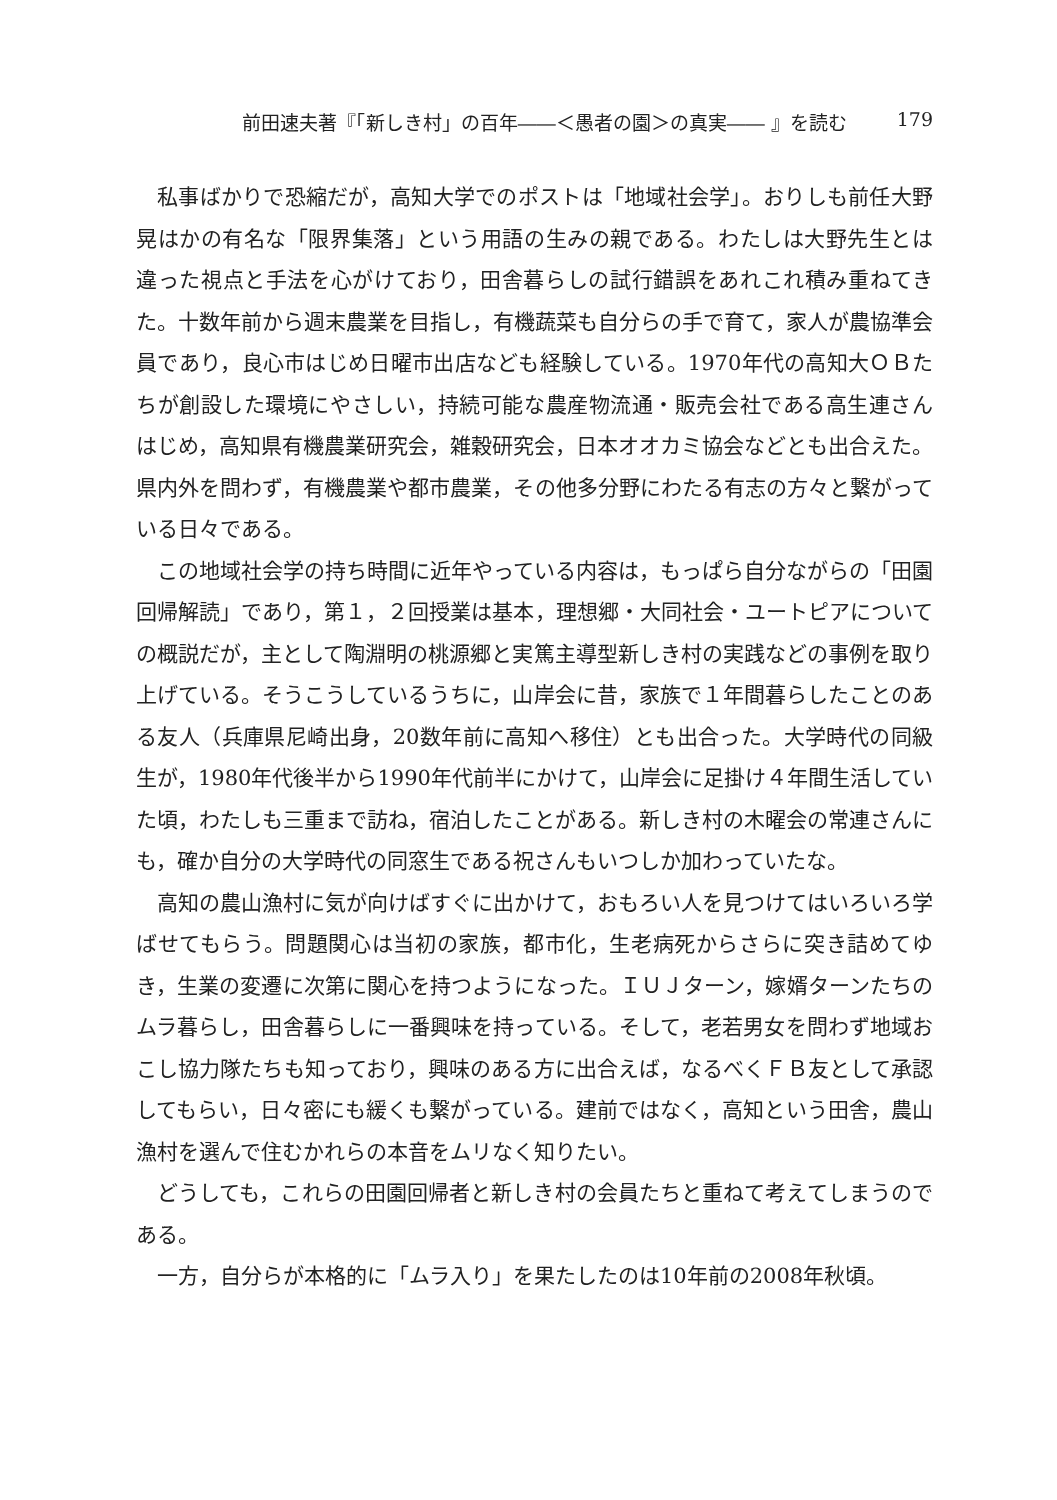前田速夫著『「新しき村」の百年――＜愚者の園＞の真実―― 』を読む 179
私事ばかりで恐縮だが，高知大学でのポストは「地域社会学」。おりしも前任大野晃はかの有名な「限界集落」という用語の生みの親である。わたしは大野先生とは違った視点と手法を心がけており，田舎暮らしの試行錯誤をあれこれ積み重ねてきた。十数年前から週末農業を目指し，有機蔬菜も自分らの手で育て，家人が農協準会員であり，良心市はじめ日曜市出店なども経験している。1970年代の高知大ＯＢたちが創設した環境にやさしい，持続可能な農産物流通・販売会社である高生連さんはじめ，高知県有機農業研究会，雑穀研究会，日本オオカミ協会などとも出合えた。県内外を問わず，有機農業や都市農業，その他多分野にわたる有志の方々と繋がっている日々である。
この地域社会学の持ち時間に近年やっている内容は，もっぱら自分ながらの「田園回帰解読」であり，第１，２回授業は基本，理想郷・大同社会・ユートピアについての概説だが，主として陶淵明の桃源郷と実篤主導型新しき村の実践などの事例を取り上げている。そうこうしているうちに，山岸会に昔，家族で１年間暮らしたことのある友人（兵庫県尼崎出身，20数年前に高知へ移住）とも出合った。大学時代の同級生が，1980年代後半から1990年代前半にかけて，山岸会に足掛け４年間生活していた頃，わたしも三重まで訪ね，宿泊したことがある。新しき村の木曜会の常連さんにも，確か自分の大学時代の同窓生である祝さんもいつしか加わっていたな。
高知の農山漁村に気が向けばすぐに出かけて，おもろい人を見つけてはいろいろ学ばせてもらう。問題関心は当初の家族，都市化，生老病死からさらに突き詰めてゆき，生業の変遷に次第に関心を持つようになった。ＩＵＪターン，嫁婿ターンたちのムラ暮らし，田舎暮らしに一番興味を持っている。そして，老若男女を問わず地域おこし協力隊たちも知っており，興味のある方に出合えば，なるべくＦＢ友として承認してもらい，日々密にも緩くも繋がっている。建前ではなく，高知という田舎，農山漁村を選んで住むかれらの本音をムリなく知りたい。
どうしても，これらの田園回帰者と新しき村の会員たちと重ねて考えてしまうのである。
一方，自分らが本格的に「ムラ入り」を果たしたのは10年前の2008年秋頃。